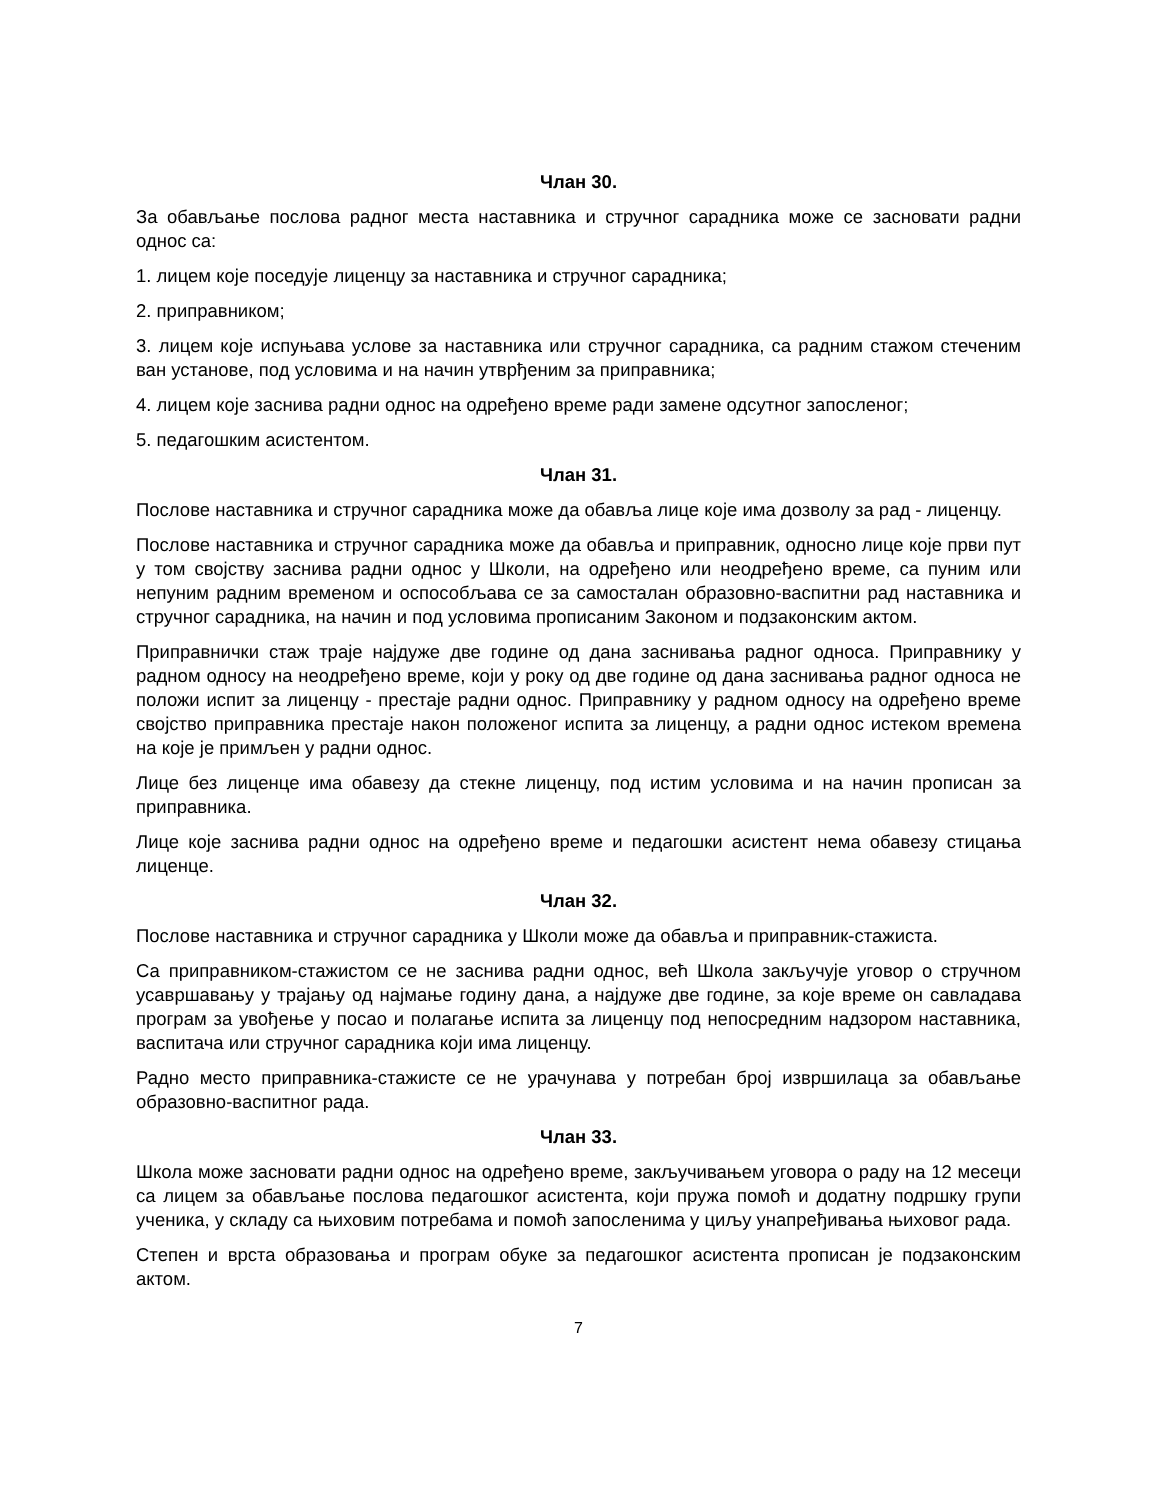Члан 30.
За обављање послова радног места наставника и стручног сарадника може се засновати радни однос са:
1. лицем које поседује лиценцу за наставника и стручног сарадника;
2. приправником;
3. лицем које испуњава услове за наставника или стручног сарадника, са радним стажом стеченим ван установе, под условима и на начин утврђеним за приправника;
4. лицем које заснива радни однос на одређено време ради замене одсутног запосленог;
5. педагошким асистентом.
Члан 31.
Послове наставника и стручног сарадника може да обавља лице које има дозволу за рад - лиценцу.
Послове наставника и стручног сарадника може да обавља и приправник, односно лице које први пут у том својству заснива радни однос у Школи, на одређено или неодређено време, са пуним или непуним радним временом и оспособљава се за самосталан образовно-васпитни рад наставника и стручног сарадника, на начин и под условима прописаним Законом и подзаконским актом.
Приправнички стаж траје најдуже две године од дана заснивања радног односа. Приправнику у радном односу на неодређено време, који у року од две године од дана заснивања радног односа не положи испит за лиценцу - престаје радни однос. Приправнику у радном односу на одређено време својство приправника престаје након положеног испита за лиценцу, а радни однос истеком времена на које је примљен у радни однос.
Лице без лиценце има обавезу да стекне лиценцу, под истим условима и на начин прописан за приправника.
Лице које заснива радни однос на одређено време и педагошки асистент нема обавезу стицања лиценце.
Члан 32.
Послове наставника и стручног сарадника у Школи може да обавља и приправник-стажиста.
Са приправником-стажистом се не заснива радни однос, већ Школа закључује уговор о стручном усавршавању у трајању од најмање годину дана, а најдуже две године, за које време он савладава програм за увођење у посао и полагање испита за лиценцу под непосредним надзором наставника, васпитача или стручног сарадника који има лиценцу.
Радно место приправника-стажисте се не урачунава у потребан број извршилаца за обављање образовно-васпитног рада.
Члан 33.
Школа може засновати радни однос на одређено време, закључивањем уговора о раду на 12 месеци са лицем за обављање послова педагошког асистента, који пружа помоћ и додатну подршку групи ученика, у складу са њиховим потребама и помоћ запосленима у циљу унапређивања њиховог рада.
Степен и врста образовања и програм обуке за педагошког асистента прописан је подзаконским актом.
7